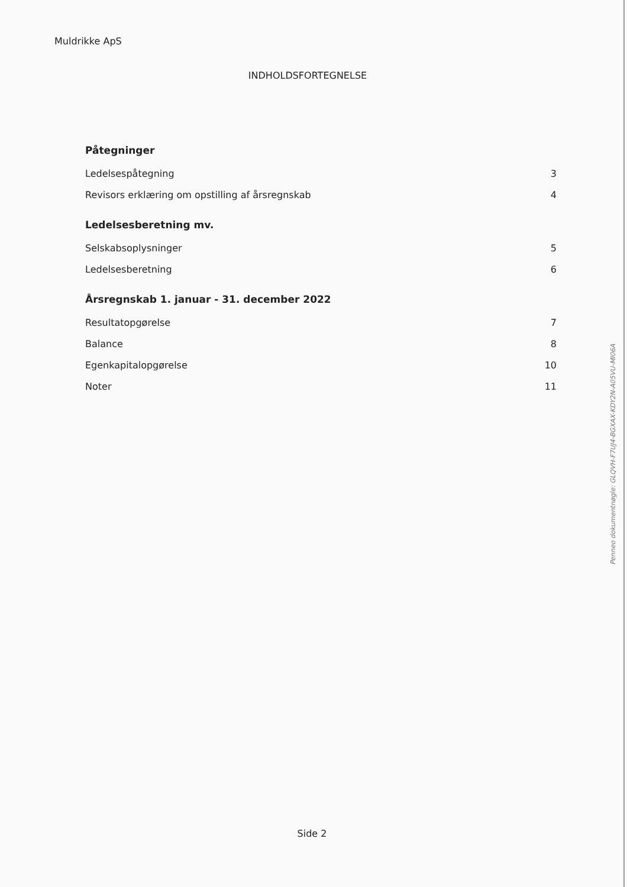Muldrikke ApS
INDHOLDSFORTEGNELSE
Påtegninger
Ledelsespåtegning 3
Revisors erklæring om opstilling af årsregnskab 4
Ledelsesberetning mv.
Selskabsoplysninger 5
Ledelsesberetning 6
Årsregnskab 1. januar - 31. december 2022
Resultatopgørelse 7
Balance 8
Egenkapitalopgørelse 10
Noter 11
Side 2
Penneo dokumentnøgle: GLQVH-F7UJ4-BGXAX-KDY2N-A05VU-MI06A